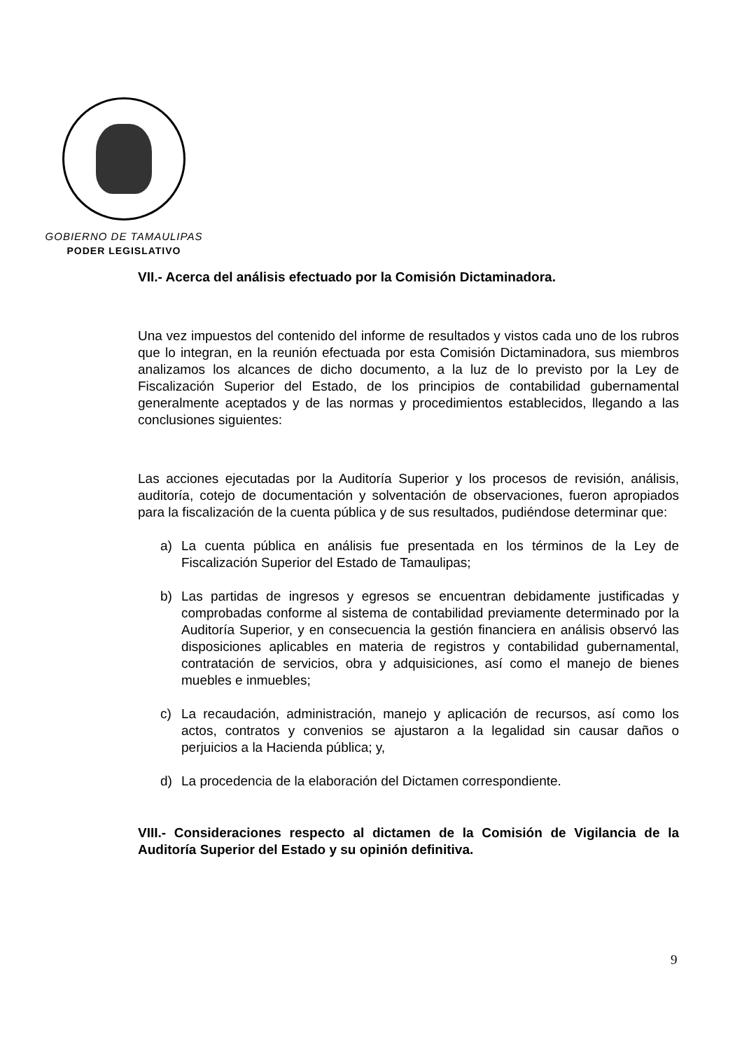GOBIERNO DE TAMAULIPAS
PODER LEGISLATIVO
VII.- Acerca del análisis efectuado por la Comisión Dictaminadora.
Una vez impuestos del contenido del informe de resultados y vistos cada uno de los rubros que lo integran, en la reunión efectuada por esta Comisión Dictaminadora, sus miembros analizamos los alcances de dicho documento, a la luz de lo previsto por la Ley de Fiscalización Superior del Estado, de los principios de contabilidad gubernamental generalmente aceptados y de las normas y procedimientos establecidos, llegando a las conclusiones siguientes:
Las acciones ejecutadas por la Auditoría Superior y los procesos de revisión, análisis, auditoría, cotejo de documentación y solventación de observaciones, fueron apropiados para la fiscalización de la cuenta pública y de sus resultados, pudiéndose determinar que:
a) La cuenta pública en análisis fue presentada en los términos de la Ley de Fiscalización Superior del Estado de Tamaulipas;
b) Las partidas de ingresos y egresos se encuentran debidamente justificadas y comprobadas conforme al sistema de contabilidad previamente determinado por la Auditoría Superior, y en consecuencia la gestión financiera en análisis observó las disposiciones aplicables en materia de registros y contabilidad gubernamental, contratación de servicios, obra y adquisiciones, así como el manejo de bienes muebles e inmuebles;
c) La recaudación, administración, manejo y aplicación de recursos, así como los actos, contratos y convenios se ajustaron a la legalidad sin causar daños o perjuicios a la Hacienda pública; y,
d) La procedencia de la elaboración del Dictamen correspondiente.
VIII.- Consideraciones respecto al dictamen de la Comisión de Vigilancia de la Auditoría Superior del Estado y su opinión definitiva.
9